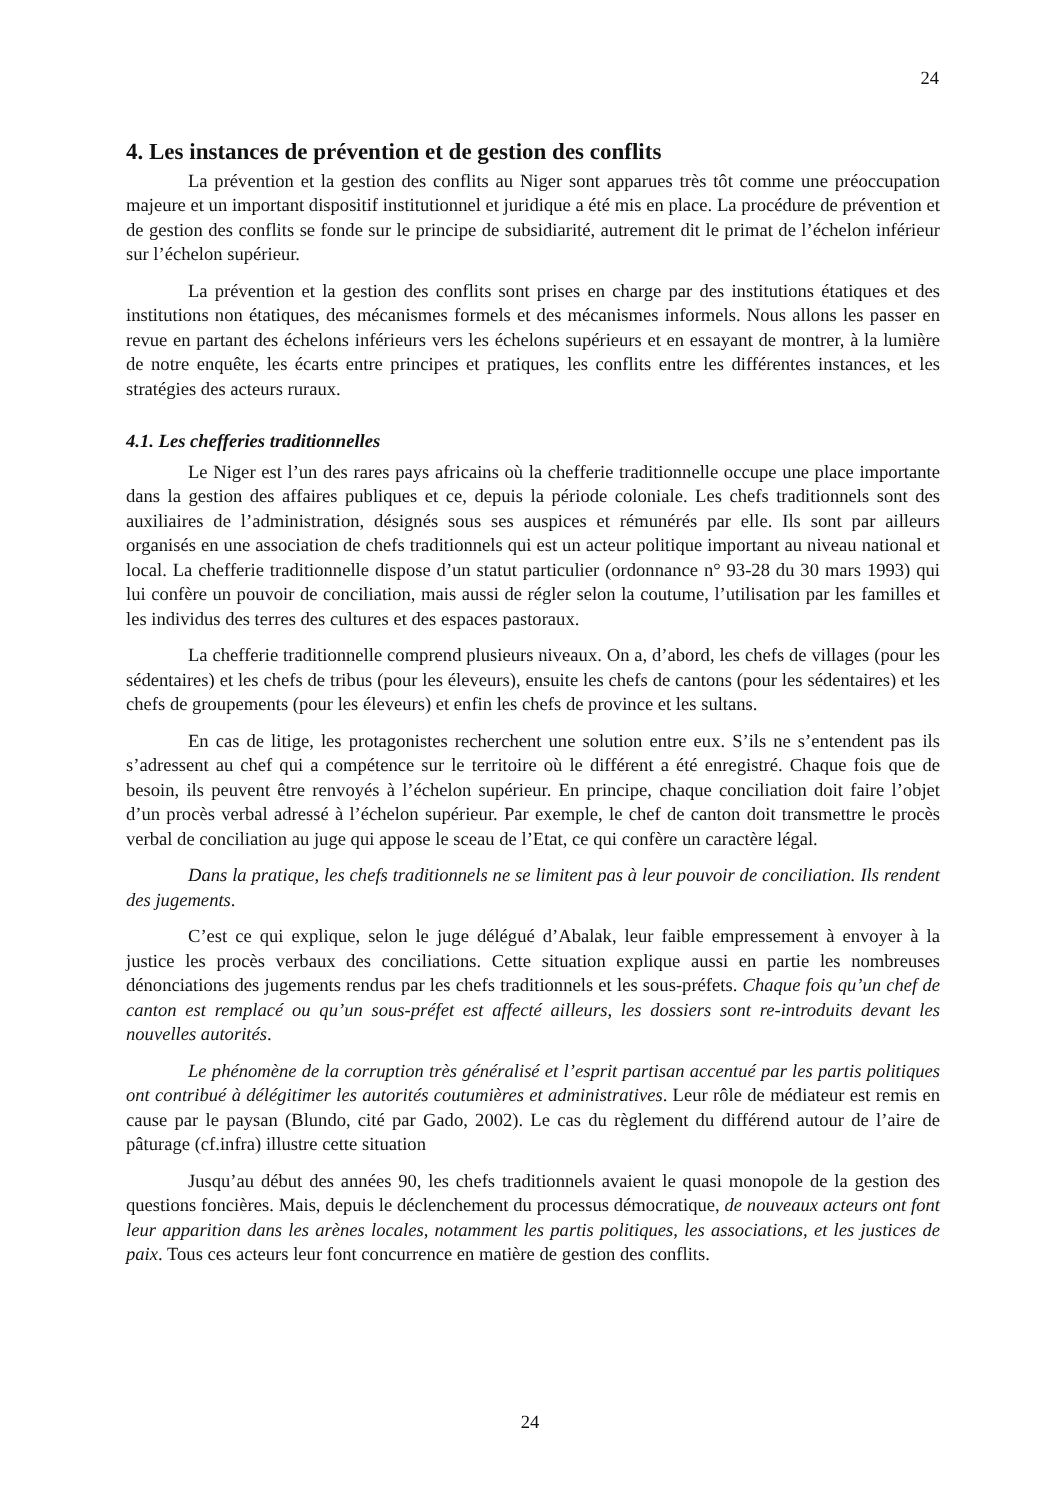24
4. Les instances de prévention et de gestion des conflits
La prévention et la gestion des conflits au Niger sont apparues très tôt comme une préoccupation majeure et un important dispositif institutionnel et juridique a été mis en place. La procédure de prévention et de gestion des conflits se fonde sur le principe de subsidiarité, autrement dit le primat de l’échelon inférieur sur l’échelon supérieur.
La prévention et la gestion des conflits sont prises en charge par des institutions étatiques et des institutions non étatiques, des mécanismes formels et des mécanismes informels. Nous allons les passer en revue en partant des échelons inférieurs vers les échelons supérieurs et en essayant de montrer, à la lumière de notre enquête, les écarts entre principes et pratiques, les conflits entre les différentes instances, et les stratégies des acteurs ruraux.
4.1. Les chefferies traditionnelles
Le Niger est l’un des rares pays africains où la chefferie traditionnelle occupe une place importante dans la gestion des affaires publiques et ce, depuis la période coloniale. Les chefs traditionnels sont des auxiliaires de l’administration, désignés sous ses auspices et rémunérés par elle. Ils sont par ailleurs organisés en une association de chefs traditionnels qui est un acteur politique important au niveau national et local. La chefferie traditionnelle dispose d’un statut particulier (ordonnance n° 93-28 du 30 mars 1993) qui lui confère un pouvoir de conciliation, mais aussi de régler selon la coutume, l’utilisation par les familles et les individus des terres des cultures et des espaces pastoraux.
La chefferie traditionnelle comprend plusieurs niveaux. On a, d’abord, les chefs de villages (pour les sédentaires) et les chefs de tribus (pour les éleveurs), ensuite les chefs de cantons (pour les sédentaires) et les chefs de groupements (pour les éleveurs) et enfin les chefs de province et les sultans.
En cas de litige, les protagonistes recherchent une solution entre eux. S’ils ne s’entendent pas ils s’adressent au chef qui a compétence sur le territoire où le différent a été enregistré. Chaque fois que de besoin, ils peuvent être renvoyés à l’échelon supérieur. En principe, chaque conciliation doit faire l’objet d’un procès verbal adressé à l’échelon supérieur. Par exemple, le chef de canton doit transmettre le procès verbal de conciliation au juge qui appose le sceau de l’Etat, ce qui confère un caractère légal.
Dans la pratique, les chefs traditionnels ne se limitent pas à leur pouvoir de conciliation. Ils rendent des jugements.
C’est ce qui explique, selon le juge délégué d’Abalak, leur faible empressement à envoyer à la justice les procès verbaux des conciliations. Cette situation explique aussi en partie les nombreuses dénonciations des jugements rendus par les chefs traditionnels et les sous-préfets. Chaque fois qu’un chef de canton est remplacé ou qu’un sous-préfet est affecté ailleurs, les dossiers sont re-introduits devant les nouvelles autorités.
Le phénomène de la corruption très généralisé et l’esprit partisan accentué par les partis politiques ont contribué à délégitimer les autorités coutumières et administratives. Leur rôle de médiateur est remis en cause par le paysan (Blundo, cité par Gado, 2002). Le cas du règlement du différend autour de l’aire de pâturage (cf.infra) illustre cette situation
Jusqu’au début des années 90, les chefs traditionnels avaient le quasi monopole de la gestion des questions foncières. Mais, depuis le déclenchement du processus démocratique, de nouveaux acteurs ont font leur apparition dans les arènes locales, notamment les partis politiques, les associations, et les justices de paix. Tous ces acteurs leur font concurrence en matière de gestion des conflits.
24